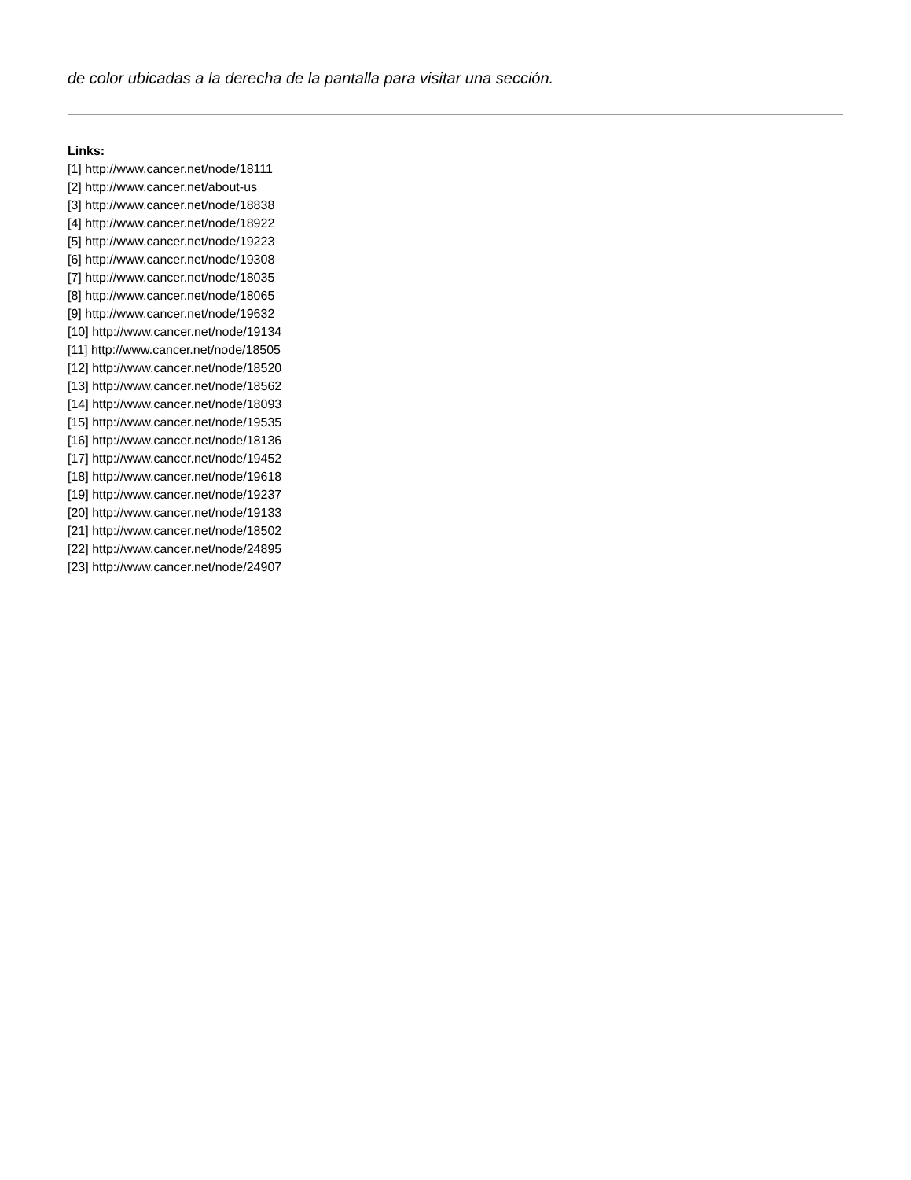de color ubicadas a la derecha de la pantalla para visitar una sección.
Links:
[1] http://www.cancer.net/node/18111
[2] http://www.cancer.net/about-us
[3] http://www.cancer.net/node/18838
[4] http://www.cancer.net/node/18922
[5] http://www.cancer.net/node/19223
[6] http://www.cancer.net/node/19308
[7] http://www.cancer.net/node/18035
[8] http://www.cancer.net/node/18065
[9] http://www.cancer.net/node/19632
[10] http://www.cancer.net/node/19134
[11] http://www.cancer.net/node/18505
[12] http://www.cancer.net/node/18520
[13] http://www.cancer.net/node/18562
[14] http://www.cancer.net/node/18093
[15] http://www.cancer.net/node/19535
[16] http://www.cancer.net/node/18136
[17] http://www.cancer.net/node/19452
[18] http://www.cancer.net/node/19618
[19] http://www.cancer.net/node/19237
[20] http://www.cancer.net/node/19133
[21] http://www.cancer.net/node/18502
[22] http://www.cancer.net/node/24895
[23] http://www.cancer.net/node/24907